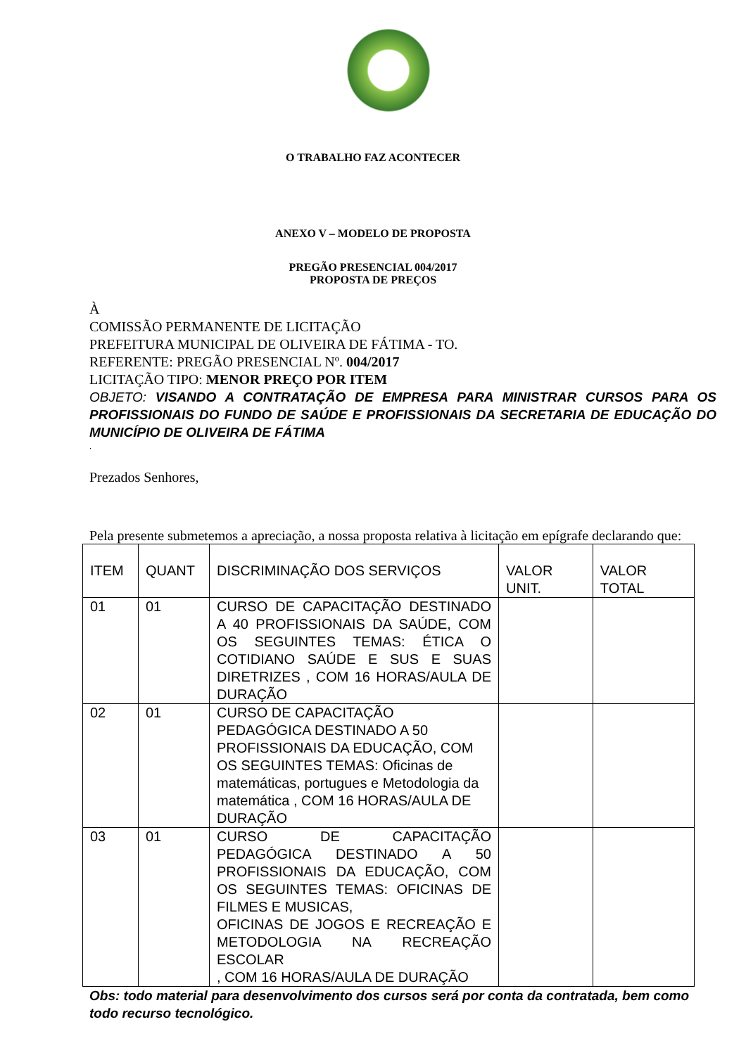O TRABALHO FAZ ACONTECER
ANEXO V – MODELO DE PROPOSTA
PREGÃO PRESENCIAL 004/2017
PROPOSTA DE PREÇOS
À
COMISSÃO PERMANENTE DE LICITAÇÃO
PREFEITURA MUNICIPAL DE OLIVEIRA DE FÁTIMA - TO.
REFERENTE: PREGÃO PRESENCIAL Nº. 004/2017
LICITAÇÃO TIPO: MENOR PREÇO POR ITEM
OBJETO: VISANDO A CONTRATAÇÃO DE EMPRESA PARA MINISTRAR CURSOS PARA OS PROFISSIONAIS DO FUNDO DE SAÚDE E PROFISSIONAIS DA SECRETARIA DE EDUCAÇÃO DO MUNICÍPIO DE OLIVEIRA DE FÁTIMA
.
Prezados Senhores,
Pela presente submetemos a apreciação, a nossa proposta relativa à licitação em epígrafe declarando que:
| ITEM | QUANT | DISCRIMINAÇÃO DOS SERVIÇOS | VALOR UNIT. | VALOR TOTAL |
| 01 | 01 | CURSO DE CAPACITAÇÃO DESTINADO A 40 PROFISSIONAIS DA SAÚDE, COM OS SEGUINTES TEMAS: ÉTICA O COTIDIANO SAÚDE E SUS E SUAS DIRETRIZES , COM 16 HORAS/AULA DE DURAÇÃO | | |
| 02 | 01 | CURSO DE CAPACITAÇÃO PEDAGÓGICA DESTINADO A 50 PROFISSIONAIS DA EDUCAÇÃO, COM OS SEGUINTES TEMAS: Oficinas de matemáticas, portugues e Metodologia da matemática , COM 16 HORAS/AULA DE DURAÇÃO | | |
| 03 | 01 | CURSO DE CAPACITAÇÃO PEDAGÓGICA DESTINADO A 50 PROFISSIONAIS DA EDUCAÇÃO, COM OS SEGUINTES TEMAS: OFICINAS DE FILMES E MUSICAS, OFICINAS DE JOGOS E RECREAÇÃO E METODOLOGIA NA RECREAÇÃO ESCOLAR , COM 16 HORAS/AULA DE DURAÇÃO | | |
Obs: todo material para desenvolvimento dos cursos será por conta da contratada, bem como todo recurso tecnológico.